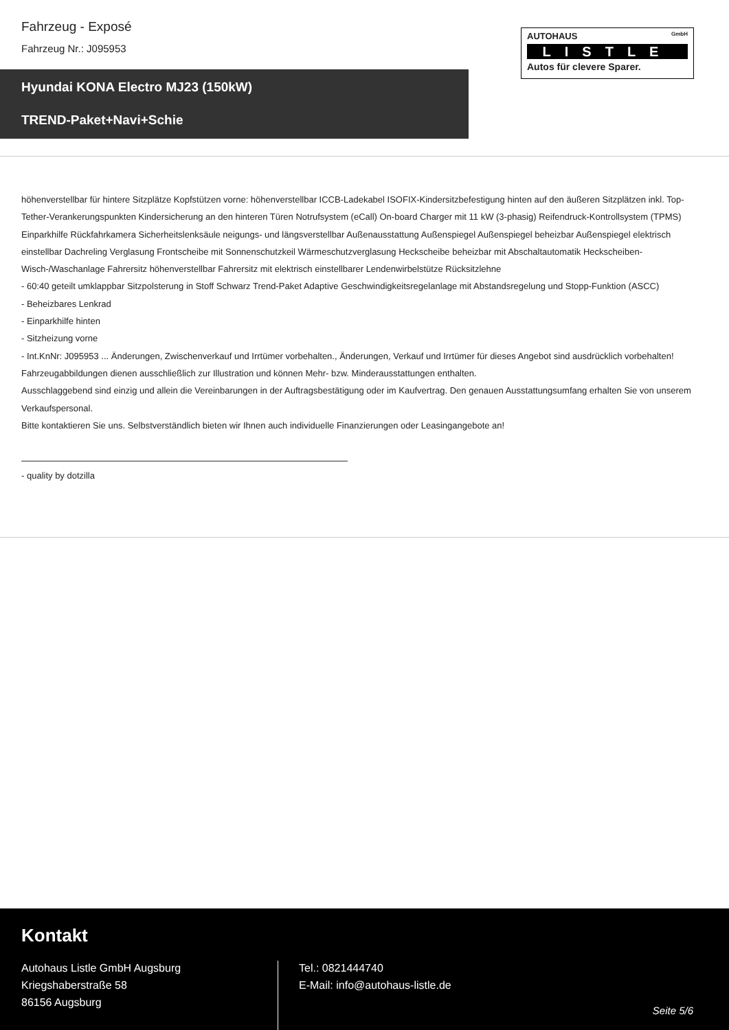Fahrzeug - Exposé
Fahrzeug Nr.: J095953
AUTOHAUS GmbH
LISTLE
Autos für clevere Sparer.
Hyundai KONA Electro MJ23 (150kW)
TREND-Paket+Navi+Schie
höhenverstellbar für hintere Sitzplätze Kopfstützen vorne: höhenverstellbar ICCB-Ladekabel ISOFIX-Kindersitzbefestigung hinten auf den äußeren Sitzplätzen inkl. Top-Tether-Verankerungspunkten Kindersicherung an den hinteren Türen Notrufsystem (eCall) On-board Charger mit 11 kW (3-phasig) Reifendruck-Kontrollsystem (TPMS) Einparkhilfe Rückfahrkamera Sicherheitslenksäule neigungs- und längsverstellbar Außenausstattung Außenspiegel Außenspiegel beheizbar Außenspiegel elektrisch einstellbar Dachreling Verglasung Frontscheibe mit Sonnenschutzkeil Wärmeschutzverglasung Heckscheibe beheizbar mit Abschaltautomatik Heckscheiben-Wisch-/Waschanlage Fahrersitz höhenverstellbar Fahrersitz mit elektrisch einstellbarer Lendenwirbelstütze Rücksitzlehne
- 60:40 geteilt umklappbar Sitzpolsterung in Stoff Schwarz Trend-Paket Adaptive Geschwindigkeitsregelanlage mit Abstandsregelung und Stopp-Funktion (ASCC)
- Beheizbares Lenkrad
- Einparkhilfe hinten
- Sitzheizung vorne
- Int.KnNr: J095953 ... Änderungen, Zwischenverkauf und Irrtümer vorbehalten., Änderungen, Verkauf und Irrtümer für dieses Angebot sind ausdrücklich vorbehalten! Fahrzeugabbildungen dienen ausschließlich zur Illustration und können Mehr- bzw. Minderausstattungen enthalten.
Ausschlaggebend sind einzig und allein die Vereinbarungen in der Auftragsbestätigung oder im Kaufvertrag. Den genauen Ausstattungsumfang erhalten Sie von unserem Verkaufspersonal.
Bitte kontaktieren Sie uns. Selbstverständlich bieten wir Ihnen auch individuelle Finanzierungen oder Leasingangebote an!
- quality by dotzilla
Kontakt
Autohaus Listle GmbH Augsburg
Kriegshaberstraße 58
86156 Augsburg
Tel.: 0821444740
E-Mail: info@autohaus-listle.de
Seite 5/6